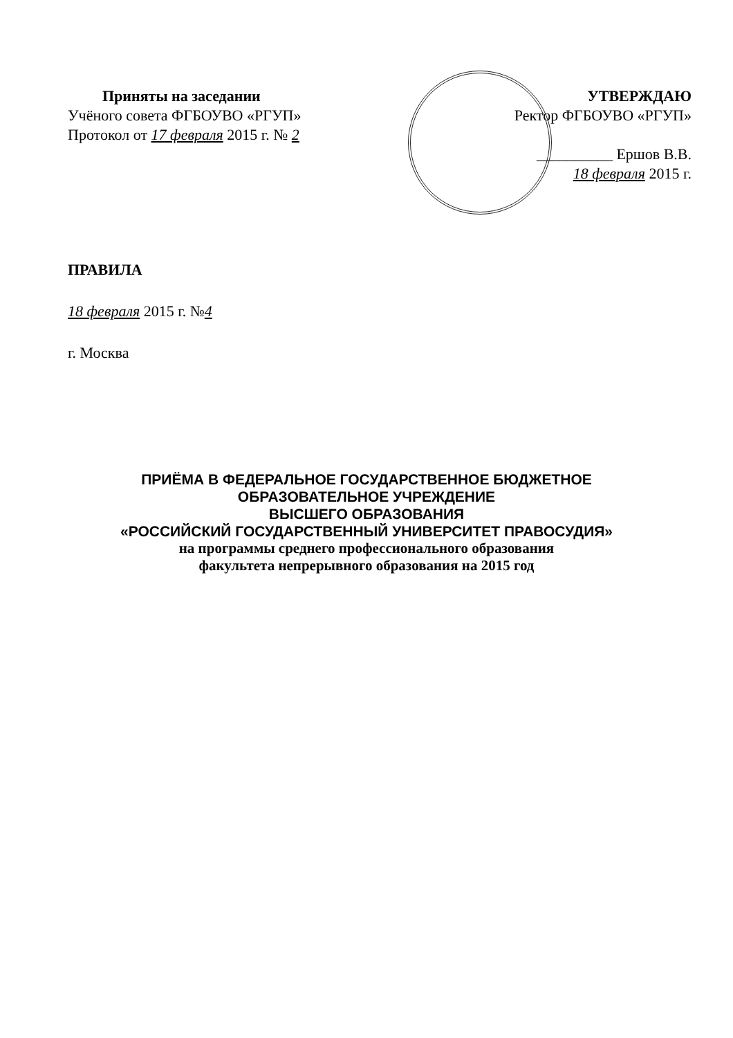Приняты на заседании
Учёного совета ФГБОУВО «РГУП»
Протокол от 17 февраля 2015 г. № 2
УТВЕРЖДАЮ
Ректор ФГБОУВО «РГУП»
__________ Ершов В.В.
18 февраля 2015 г.
ПРАВИЛА
18 февраля 2015 г. №4
г. Москва
ПРИЁМА В ФЕДЕРАЛЬНОЕ ГОСУДАРСТВЕННОЕ БЮДЖЕТНОЕ
ОБРАЗОВАТЕЛЬНОЕ УЧРЕЖДЕНИЕ
ВЫСШЕГО ОБРАЗОВАНИЯ
«РОССИЙСКИЙ ГОСУДАРСТВЕННЫЙ УНИВЕРСИТЕТ ПРАВОСУДИЯ»
на программы среднего профессионального образования
факультета непрерывного образования на 2015 год